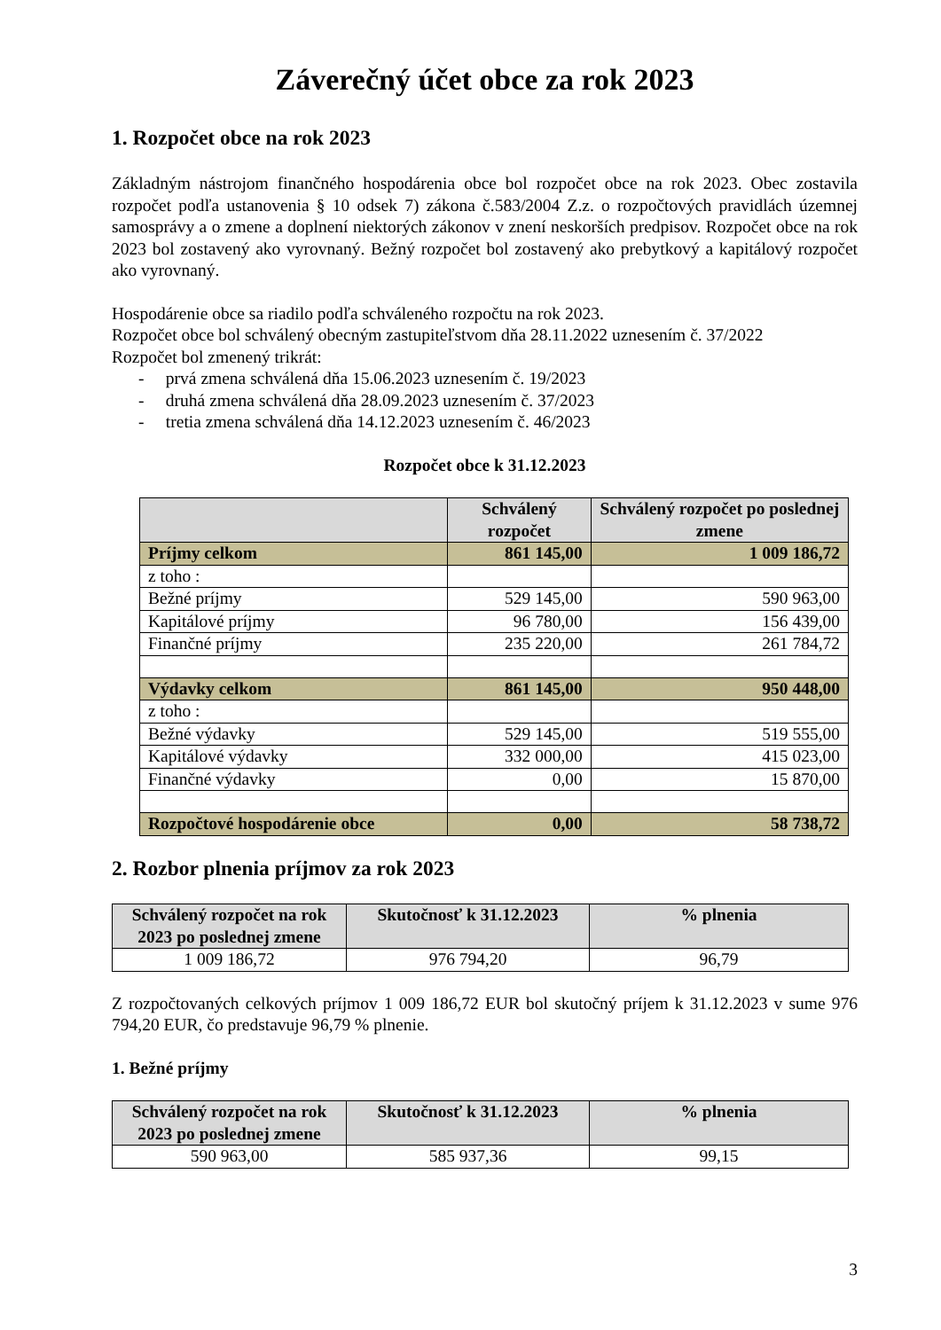Záverečný účet obce za rok 2023
1. Rozpočet obce na rok 2023
Základným nástrojom finančného hospodárenia obce bol rozpočet obce na rok 2023. Obec zostavila rozpočet podľa ustanovenia § 10 odsek 7) zákona č.583/2004 Z.z. o rozpočtových pravidlách územnej samosprávy a o zmene a doplnení niektorých zákonov v znení neskorších predpisov. Rozpočet obce na rok 2023 bol zostavený ako vyrovnaný. Bežný rozpočet bol zostavený ako prebytkový a kapitálový rozpočet ako vyrovnaný.
Hospodárenie obce sa riadilo podľa schváleného rozpočtu na rok 2023.
Rozpočet obce bol schválený obecným zastupiteľstvom dňa 28.11.2022 uznesením č. 37/2022
Rozpočet bol zmenený trikrát:
- prvá zmena schválená dňa 15.06.2023 uznesením č. 19/2023
- druhá zmena schválená dňa 28.09.2023 uznesením č. 37/2023
- tretia zmena schválená dňa 14.12.2023 uznesením č. 46/2023
Rozpočet obce k 31.12.2023
| | Schválený rozpočet | Schválený rozpočet po poslednej zmene |
| --- | --- | --- |
| Príjmy celkom | 861 145,00 | 1 009 186,72 |
| z toho : | | |
| Bežné príjmy | 529 145,00 | 590 963,00 |
| Kapitálové príjmy | 96 780,00 | 156 439,00 |
| Finančné príjmy | 235 220,00 | 261 784,72 |
| Výdavky celkom | 861 145,00 | 950 448,00 |
| z toho : | | |
| Bežné výdavky | 529 145,00 | 519 555,00 |
| Kapitálové výdavky | 332 000,00 | 415 023,00 |
| Finančné výdavky | 0,00 | 15 870,00 |
| Rozpočtové hospodárenie obce | 0,00 | 58 738,72 |
2. Rozbor plnenia príjmov za rok 2023
| Schválený rozpočet na rok 2023 po poslednej zmene | Skutočnosť k 31.12.2023 | % plnenia |
| --- | --- | --- |
| 1 009 186,72 | 976 794,20 | 96,79 |
Z rozpočtovaných celkových príjmov 1 009 186,72 EUR bol skutočný príjem k 31.12.2023 v sume 976 794,20 EUR, čo predstavuje 96,79 % plnenie.
1. Bežné príjmy
| Schválený rozpočet na rok 2023 po poslednej zmene | Skutočnosť k 31.12.2023 | % plnenia |
| --- | --- | --- |
| 590 963,00 | 585 937,36 | 99,15 |
3